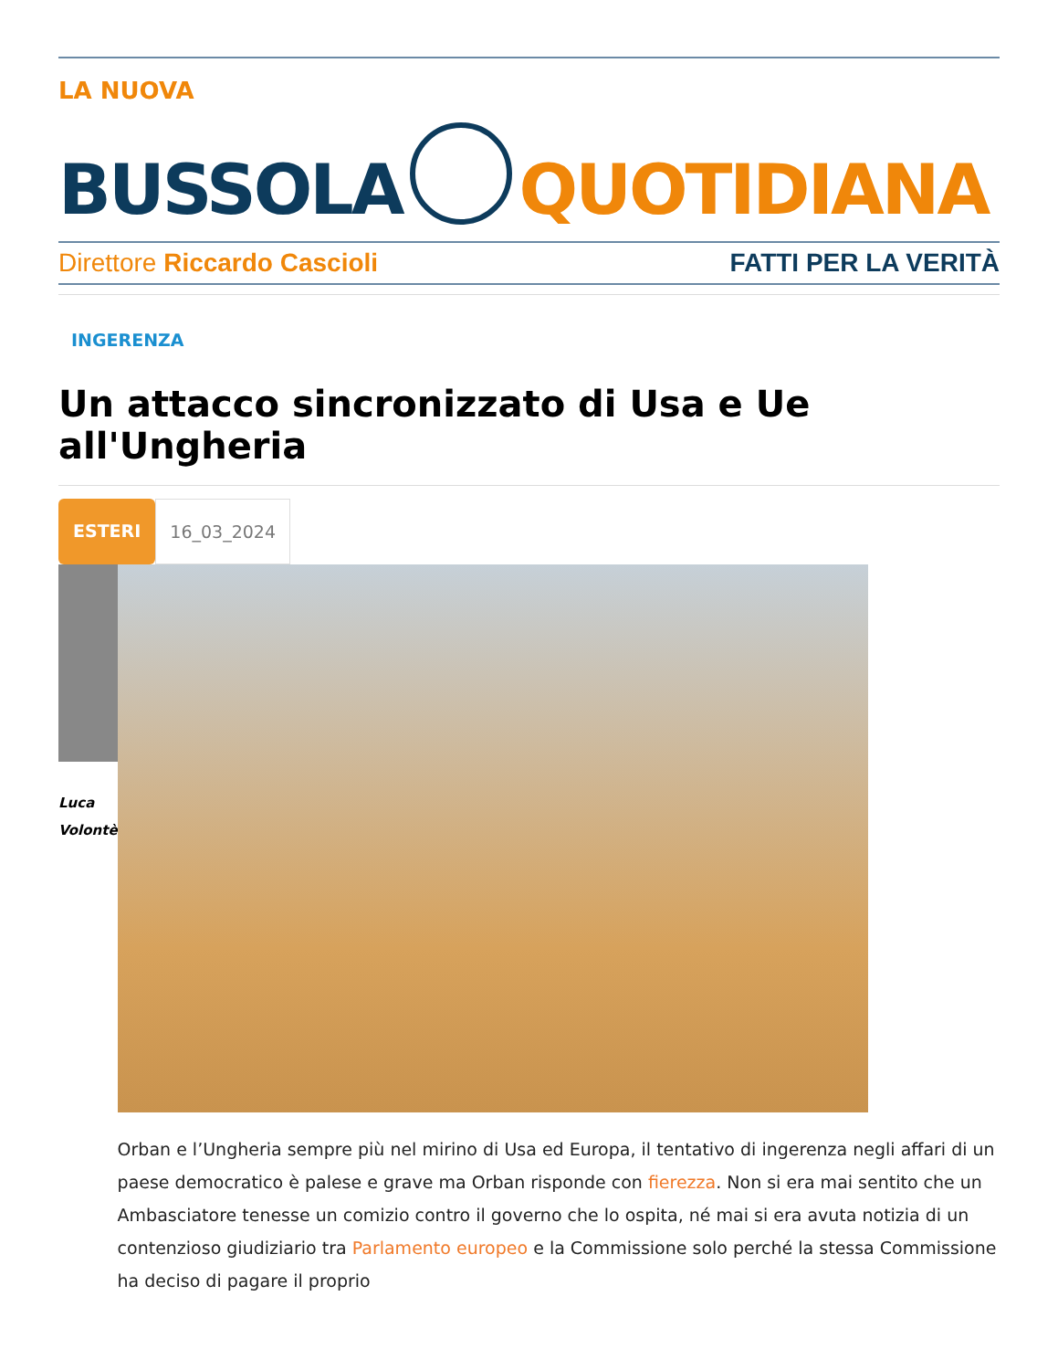LA NUOVA
BUSSOLA
QUOTIDIANA
Direttore Riccardo Cascioli FATTI PER LA VERITÀ
INGERENZA
Un attacco sincronizzato di Usa e Ue all'Ungheria
ESTERI 16_03_2024
Luca
Volontè
Orban e l’Ungheria sempre più nel mirino di Usa ed Europa, il tentativo di ingerenza negli affari di un paese democratico è palese e grave ma Orban risponde con fierezza. Non si era mai sentito che un Ambasciatore tenesse un comizio contro il governo che lo ospita, né mai si era avuta notizia di un contenzioso giudiziario tra Parlamento europeo e la Commissione solo perché la stessa Commissione ha deciso di pagare il proprio